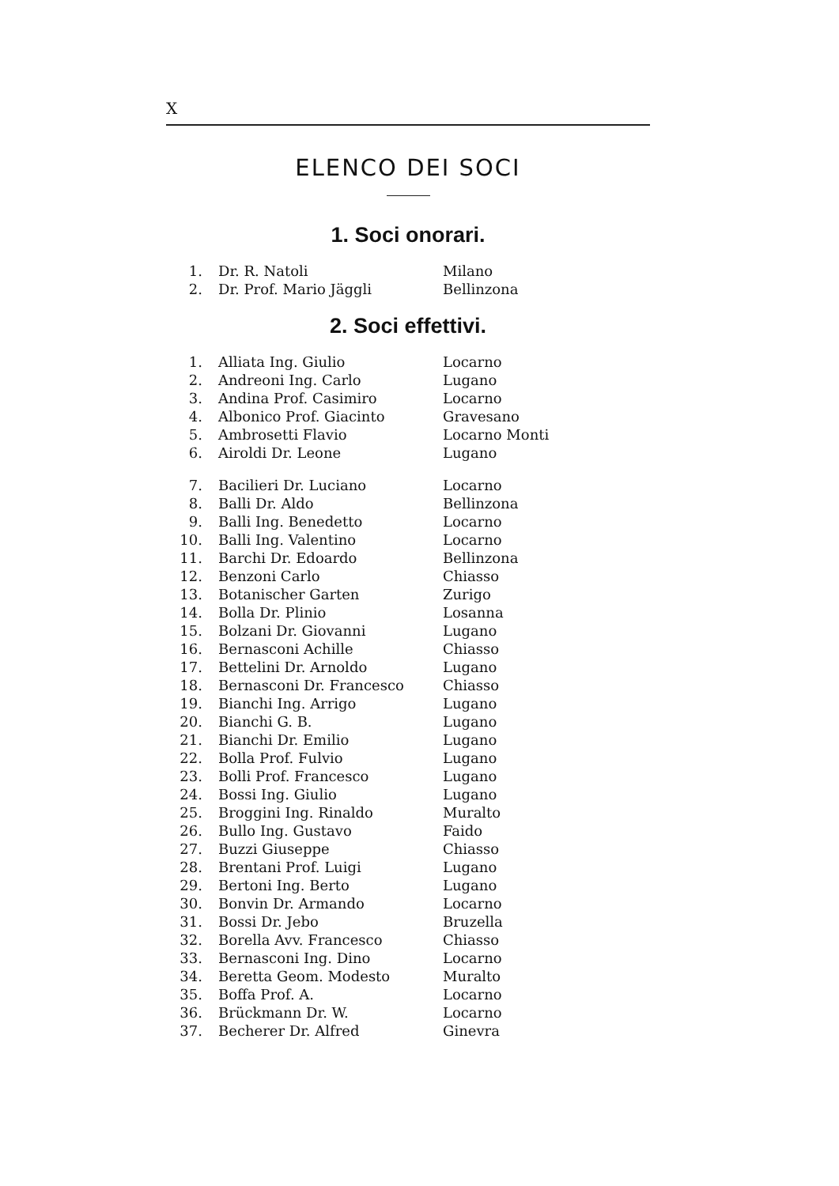X
ELENCO DEI SOCI
1. Soci onorari.
| 1. | Dr. R. Natoli | Milano |
| 2. | Dr. Prof. Mario Jäggli | Bellinzona |
2. Soci effettivi.
| 1. | Alliata Ing. Giulio | Locarno |
| 2. | Andreoni Ing. Carlo | Lugano |
| 3. | Andina Prof. Casimiro | Locarno |
| 4. | Albonico Prof. Giacinto | Gravesano |
| 5. | Ambrosetti Flavio | Locarno Monti |
| 6. | Airoldi Dr. Leone | Lugano |
| 7. | Bacilieri Dr. Luciano | Locarno |
| 8. | Balli Dr. Aldo | Bellinzona |
| 9. | Balli Ing. Benedetto | Locarno |
| 10. | Balli Ing. Valentino | Locarno |
| 11. | Barchi Dr. Edoardo | Bellinzona |
| 12. | Benzoni Carlo | Chiasso |
| 13. | Botanischer Garten | Zurigo |
| 14. | Bolla Dr. Plinio | Losanna |
| 15. | Bolzani Dr. Giovanni | Lugano |
| 16. | Bernasconi Achille | Chiasso |
| 17. | Bettelini Dr. Arnoldo | Lugano |
| 18. | Bernasconi Dr. Francesco | Chiasso |
| 19. | Bianchi Ing. Arrigo | Lugano |
| 20. | Bianchi G. B. | Lugano |
| 21. | Bianchi Dr. Emilio | Lugano |
| 22. | Bolla Prof. Fulvio | Lugano |
| 23. | Bolli Prof. Francesco | Lugano |
| 24. | Bossi Ing. Giulio | Lugano |
| 25. | Broggini Ing. Rinaldo | Muralto |
| 26. | Bullo Ing. Gustavo | Faido |
| 27. | Buzzi Giuseppe | Chiasso |
| 28. | Brentani Prof. Luigi | Lugano |
| 29. | Bertoni Ing. Berto | Lugano |
| 30. | Bonvin Dr. Armando | Locarno |
| 31. | Bossi Dr. Jebo | Bruzella |
| 32. | Borella Avv. Francesco | Chiasso |
| 33. | Bernasconi Ing. Dino | Locarno |
| 34. | Beretta Geom. Modesto | Muralto |
| 35. | Boffa Prof. A. | Locarno |
| 36. | Brückmann Dr. W. | Locarno |
| 37. | Becherer Dr. Alfred | Ginevra |